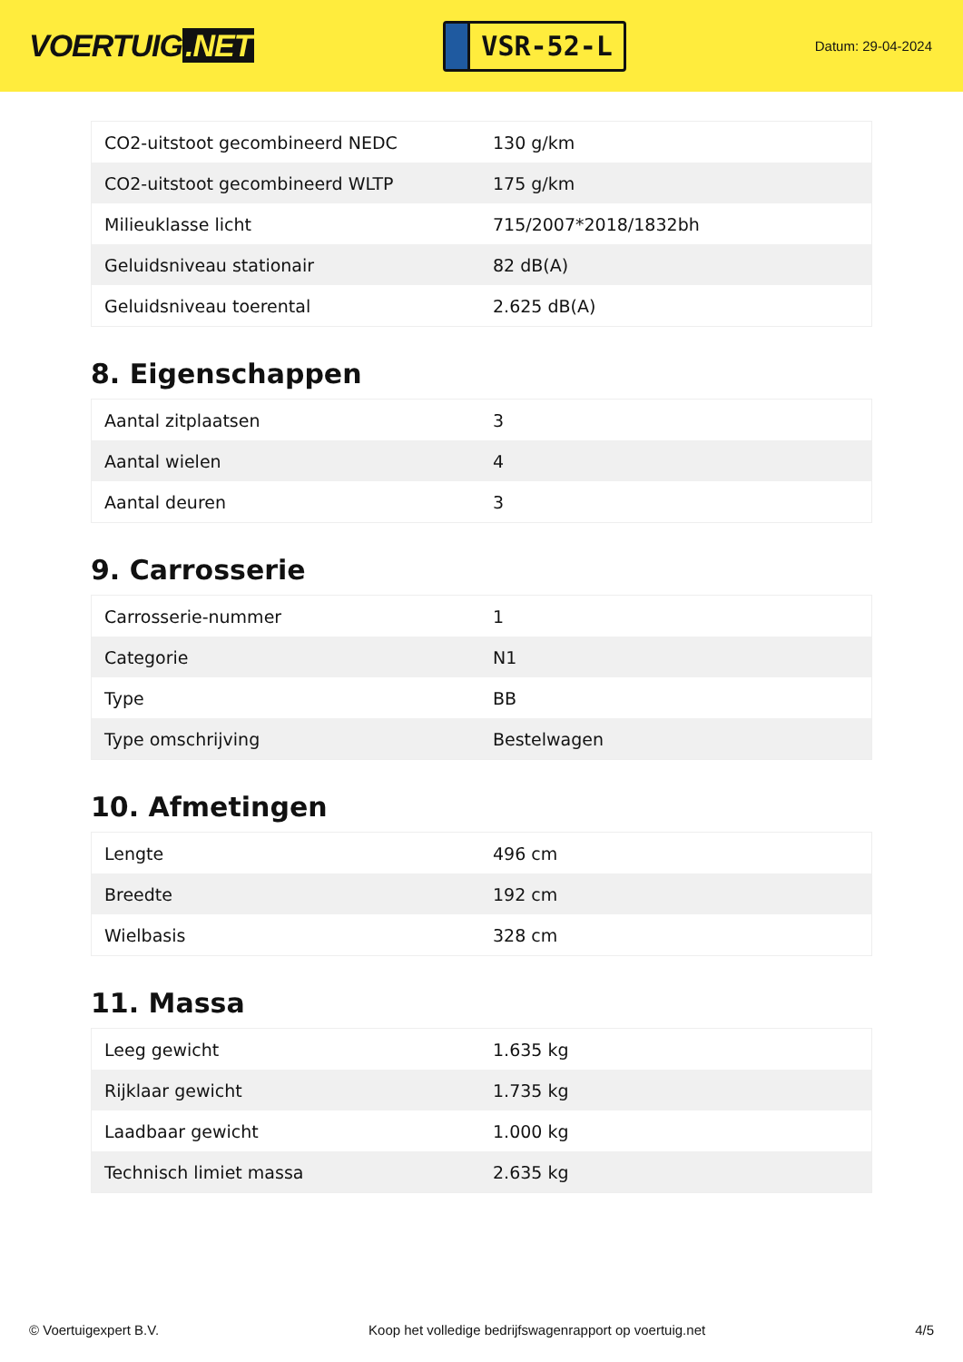VOERTUIG.NET
VSR-52-L
Datum: 29-04-2024
| CO2-uitstoot gecombineerd NEDC | 130 g/km |
| CO2-uitstoot gecombineerd WLTP | 175 g/km |
| Milieuklasse licht | 715/2007*2018/1832bh |
| Geluidsniveau stationair | 82 dB(A) |
| Geluidsniveau toerental | 2.625 dB(A) |
8. Eigenschappen
| Aantal zitplaatsen | 3 |
| Aantal wielen | 4 |
| Aantal deuren | 3 |
9. Carrosserie
| Carrosserie-nummer | 1 |
| Categorie | N1 |
| Type | BB |
| Type omschrijving | Bestelwagen |
10. Afmetingen
| Lengte | 496 cm |
| Breedte | 192 cm |
| Wielbasis | 328 cm |
11. Massa
| Leeg gewicht | 1.635 kg |
| Rijklaar gewicht | 1.735 kg |
| Laadbaar gewicht | 1.000 kg |
| Technisch limiet massa | 2.635 kg |
© Voertuigexpert B.V. Koop het volledige bedrijfswagenrapport op voertuig.net 4/5